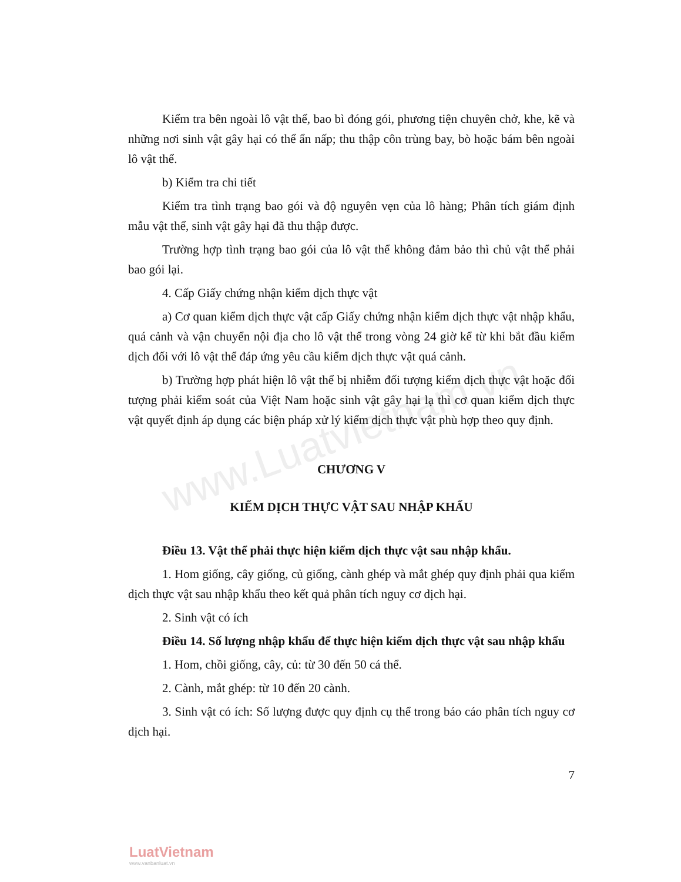www.Luatvietnam.vn
Kiểm tra bên ngoài lô vật thể, bao bì đóng gói, phương tiện chuyên chở, khe, kẽ và những nơi sinh vật gây hại có thể ẩn nấp; thu thập côn trùng bay, bò hoặc bám bên ngoài lô vật thể.
b) Kiểm tra chi tiết
Kiểm tra tình trạng bao gói và độ nguyên vẹn của lô hàng; Phân tích giám định mẫu vật thể, sinh vật gây hại đã thu thập được.
Trường hợp tình trạng bao gói của lô vật thể không đảm bảo thì chủ vật thể phải bao gói lại.
4. Cấp Giấy chứng nhận kiểm dịch thực vật
a) Cơ quan kiểm dịch thực vật cấp Giấy chứng nhận kiểm dịch thực vật nhập khẩu, quá cảnh và vận chuyển nội địa cho lô vật thể trong vòng 24 giờ kể từ khi bắt đầu kiểm dịch đối với lô vật thể đáp ứng yêu cầu kiểm dịch thực vật quá cảnh.
b) Trường hợp phát hiện lô vật thể bị nhiễm đối tượng kiểm dịch thực vật hoặc đối tượng phải kiểm soát của Việt Nam hoặc sinh vật gây hại lạ thì cơ quan kiểm dịch thực vật quyết định áp dụng các biện pháp xử lý kiểm dịch thực vật phù hợp theo quy định.
CHƯƠNG V
KIỂM DỊCH THỰC VẬT SAU NHẬP KHẨU
Điều 13. Vật thể phải thực hiện kiểm dịch thực vật sau nhập khẩu.
1. Hom giống, cây giống, củ giống, cành ghép và mắt ghép quy định phải qua kiểm dịch thực vật sau nhập khẩu theo kết quả phân tích nguy cơ dịch hại.
2. Sinh vật có ích
Điều 14. Số lượng nhập khẩu để thực hiện kiểm dịch thực vật sau nhập khẩu
1. Hom, chồi giống, cây, củ: từ 30 đến 50 cá thể.
2. Cành, mắt ghép: từ 10 đến 20 cành.
3. Sinh vật có ích: Số lượng được quy định cụ thể trong báo cáo phân tích nguy cơ dịch hại.
7
LuatVietnam
www.vanbanluat.vn